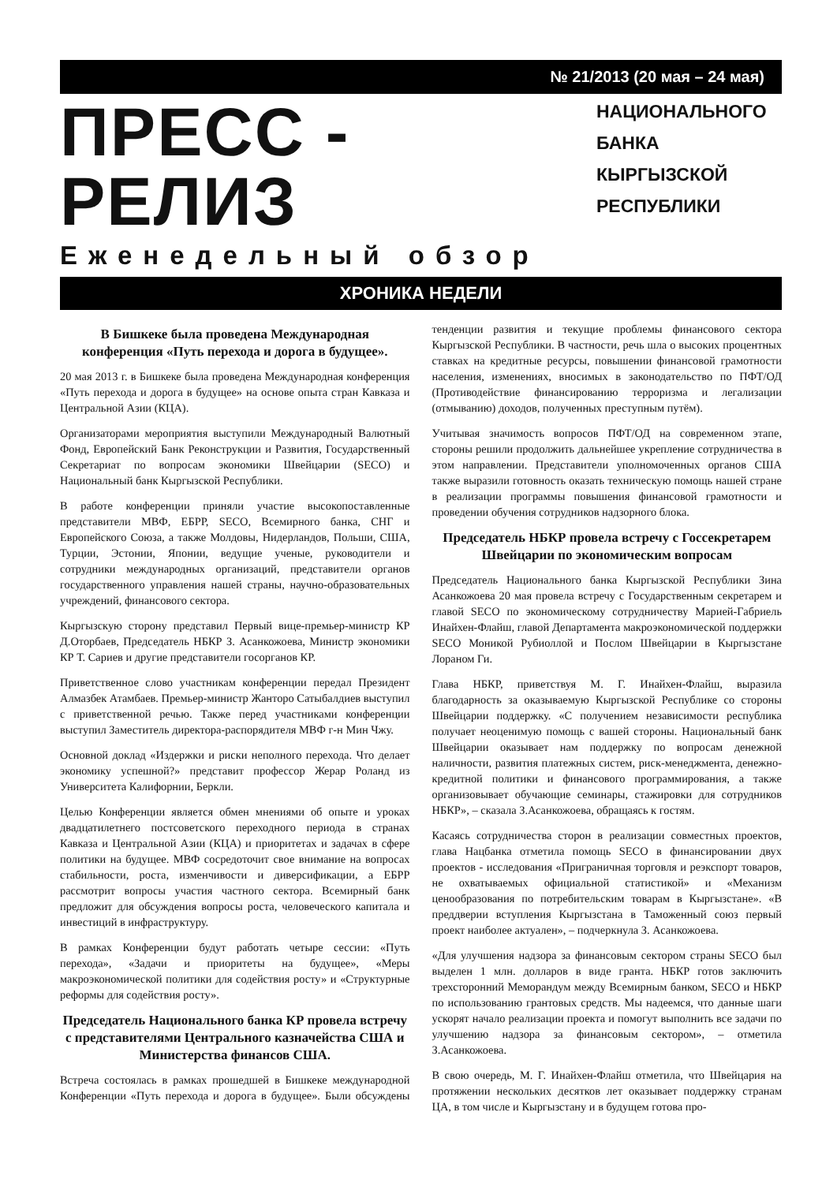№ 21/2013 (20 мая – 24 мая)
ПРЕСС - РЕЛИЗ
Еженедельный обзор
НАЦИОНАЛЬНОГО
БАНКА
КЫРГЫЗСКОЙ
РЕСПУБЛИКИ
ХРОНИКА НЕДЕЛИ
В Бишкеке была проведена Международная конференция «Путь перехода и дорога в будущее».
20 мая 2013 г. в Бишкеке была проведена Международная конференция «Путь перехода и дорога в будущее» на основе опыта стран Кавказа и Центральной Азии (КЦА).
Организаторами мероприятия выступили Международный Валютный Фонд, Европейский Банк Реконструкции и Развития, Государственный Секретариат по вопросам экономики Швейцарии (SECO) и Национальный банк Кыргызской Республики.
В работе конференции приняли участие высокопоставленные представители МВФ, ЕБРР, SECO, Всемирного банка, СНГ и Европейского Союза, а также Молдовы, Нидерландов, Польши, США, Турции, Эстонии, Японии, ведущие ученые, руководители и сотрудники международных организаций, представители органов государственного управления нашей страны, научно-образовательных учреждений, финансового сектора.
Кыргызскую сторону представил Первый вице-премьер-министр КР Д.Оторбаев, Председатель НБКР З. Асанкожоева, Министр экономики КР Т. Сариев и другие представители госорганов КР.
Приветственное слово участникам конференции передал Президент Алмазбек Атамбаев. Премьер-министр Жанторо Сатыбалдиев выступил с приветственной речью. Также перед участниками конференции выступил Заместитель директора-распорядителя МВФ г-н Мин Чжу.
Основной доклад «Издержки и риски неполного перехода. Что делает экономику успешной?» представит профессор Жерар Роланд из Университета Калифорнии, Беркли.
Целью Конференции является обмен мнениями об опыте и уроках двадцатилетнего постсоветского переходного периода в странах Кавказа и Центральной Азии (КЦА) и приоритетах и задачах в сфере политики на будущее. МВФ сосредоточит свое внимание на вопросах стабильности, роста, изменчивости и диверсификации, а ЕБРР рассмотрит вопросы участия частного сектора. Всемирный банк предложит для обсуждения вопросы роста, человеческого капитала и инвестиций в инфраструктуру.
В рамках Конференции будут работать четыре сессии: «Путь перехода», «Задачи и приоритеты на будущее», «Меры макроэкономической политики для содействия росту» и «Структурные реформы для содействия росту».
Председатель Национального банка КР провела встречу с представителями Центрального казначейства США и Министерства финансов США.
Встреча состоялась в рамках прошедшей в Бишкеке международной Конференции «Путь перехода и дорога в будущее». Были обсуждены тенденции развития и текущие проблемы финансового сектора Кыргызской Республики. В частности, речь шла о высоких процентных ставках на кредитные ресурсы, повышении финансовой грамотности населения, изменениях, вносимых в законодательство по ПФТ/ОД (Противодействие финансированию терроризма и легализации (отмыванию) доходов, полученных преступным путём).
Учитывая значимость вопросов ПФТ/ОД на современном этапе, стороны решили продолжить дальнейшее укрепление сотрудничества в этом направлении. Представители уполномоченных органов США также выразили готовность оказать техническую помощь нашей стране в реализации программы повышения финансовой грамотности и проведении обучения сотрудников надзорного блока.
Председатель НБКР провела встречу с Госсекретарем Швейцарии по экономическим вопросам
Председатель Национального банка Кыргызской Республики Зина Асанкожоева 20 мая провела встречу с Государственным секретарем и главой SECO по экономическому сотрудничеству Марией-Габриель Инайхен-Флайш, главой Департамента макроэкономической поддержки SECO Моникой Рубиоллой и Послом Швейцарии в Кыргызстане Лораном Ги.
Глава НБКР, приветствуя М. Г. Инайхен-Флайш, выразила благодарность за оказываемую Кыргызской Республике со стороны Швейцарии поддержку. «С получением независимости республика получает неоценимую помощь с вашей стороны. Национальный банк Швейцарии оказывает нам поддержку по вопросам денежной наличности, развития платежных систем, риск-менеджмента, денежно-кредитной политики и финансового программирования, а также организовывает обучающие семинары, стажировки для сотрудников НБКР», – сказала З.Асанкожоева, обращаясь к гостям.
Касаясь сотрудничества сторон в реализации совместных проектов, глава Нацбанка отметила помощь SECO в финансировании двух проектов - исследования «Приграничная торговля и реэкспорт товаров, не охватываемых официальной статистикой» и «Механизм ценообразования по потребительским товарам в Кыргызстане». «В преддверии вступления Кыргызстана в Таможенный союз первый проект наиболее актуален», – подчеркнула З. Асанкожоева.
«Для улучшения надзора за финансовым сектором страны SECO был выделен 1 млн. долларов в виде гранта. НБКР готов заключить трехсторонний Меморандум между Всемирным банком, SECO и НБКР по использованию грантовых средств. Мы надеемся, что данные шаги ускорят начало реализации проекта и помогут выполнить все задачи по улучшению надзора за финансовым сектором», – отметила З.Асанкожоева.
В свою очередь, М. Г. Инайхен-Флайш отметила, что Швейцария на протяжении нескольких десятков лет оказывает поддержку странам ЦА, в том числе и Кыргызстану и в будущем готова про-